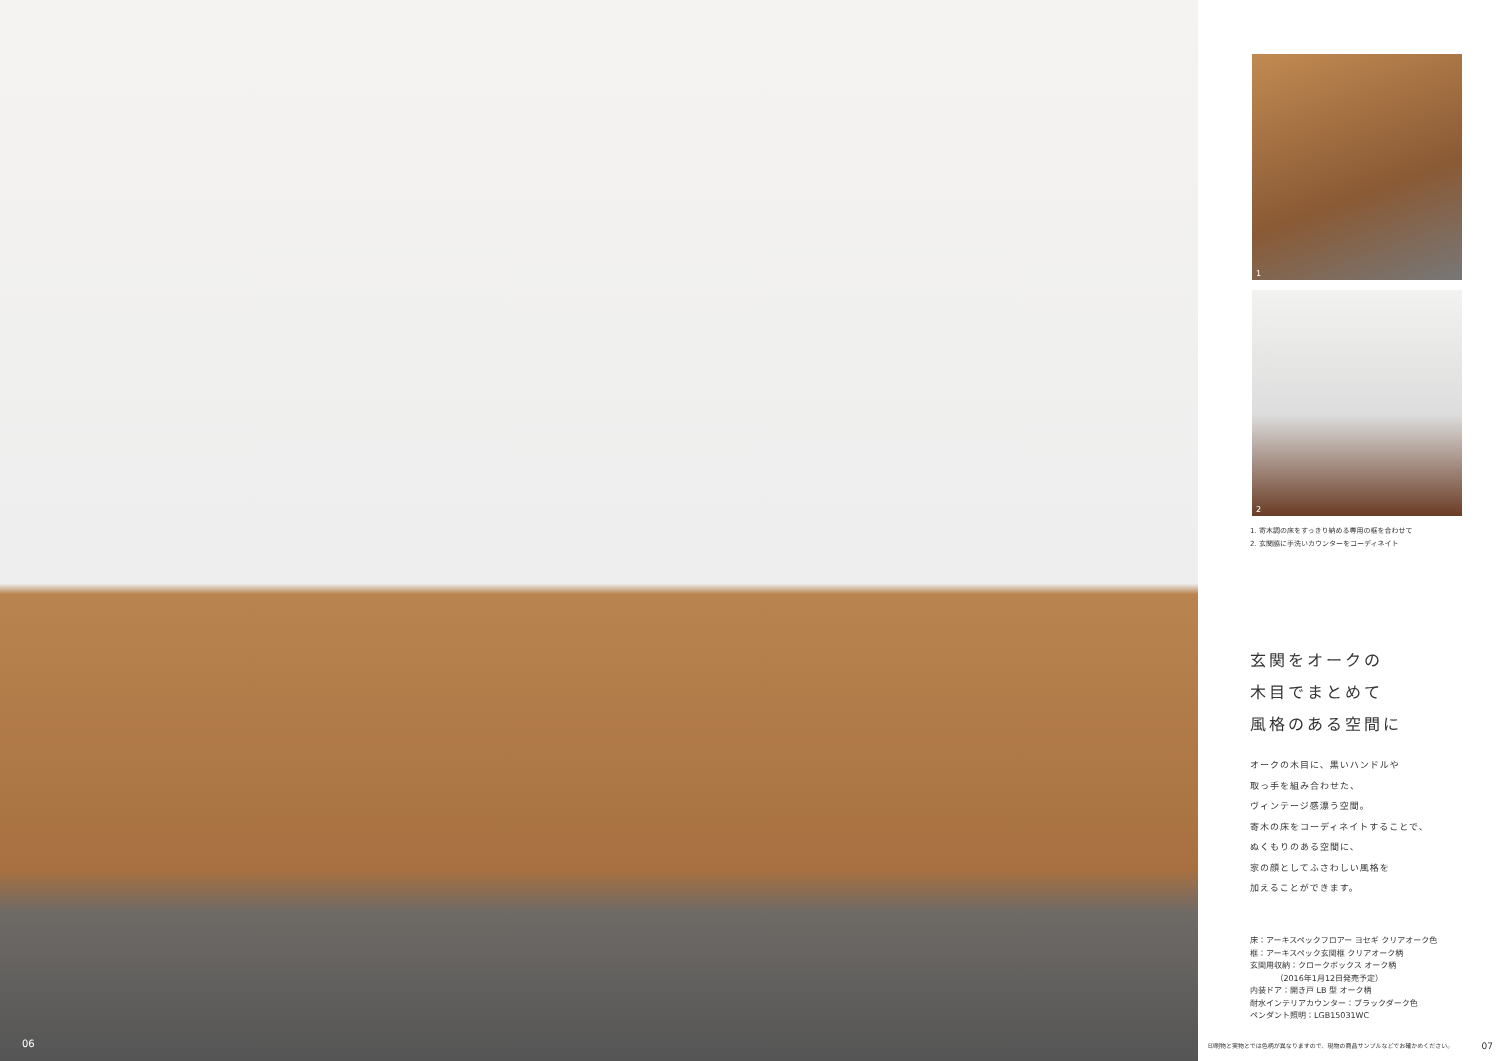06
1
2
1. 寄木調の床をすっきり納める専用の框を合わせて
2. 玄関脇に手洗いカウンターをコーディネイト
玄関をオークの
木目でまとめて
風格のある空間に
オークの木目に、黒いハンドルや
取っ手を組み合わせた、
ヴィンテージ感漂う空間。
寄木の床をコーディネイトすることで、
ぬくもりのある空間に、
家の顔としてふさわしい風格を
加えることができます。
床：アーキスペックフロアー ヨセギ クリアオーク色
框：アーキスペック玄関框 クリアオーク柄
玄関用収納：クロークボックス オーク柄
（2016年1月12日発売予定）
内装ドア：開き戸 LB 型 オーク柄
耐水インテリアカウンター：ブラックダーク色
ペンダント照明：LGB15031WC
印刷物と実物とでは色柄が異なりますので、現物の商品サンプルなどでお確かめください。 07